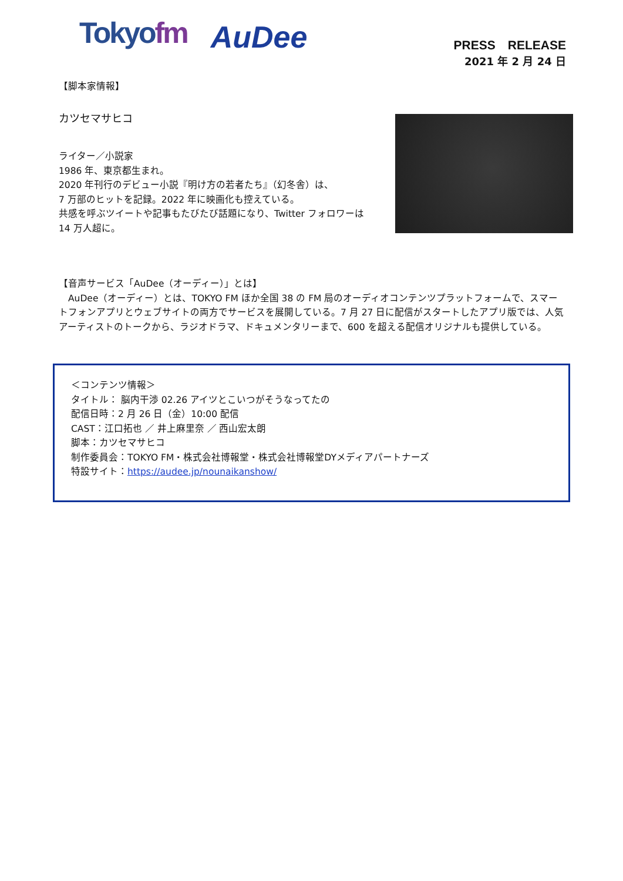Tokyofm
AuDee
PRESS　RELEASE
2021 年 2 月 24 日
【脚本家情報】
カツセマサヒコ
ライター／小説家
1986 年、東京都生まれ。
2020 年刊行のデビュー小説『明け方の若者たち』（幻冬舎）は、
7 万部のヒットを記録。2022 年に映画化も控えている。
共感を呼ぶツイートや記事もたびたび話題になり、Twitter フォロワーは
14 万人超に。
【音声サービス「AuDee（オーディー）」とは】
　AuDee（オーディー）とは、TOKYO FM ほか全国 38 の FM 局のオーディオコンテンツプラットフォームで、スマートフォンアプリとウェブサイトの両方でサービスを展開している。7 月 27 日に配信がスタートしたアプリ版では、人気アーティストのトークから、ラジオドラマ、ドキュメンタリーまで、600 を超える配信オリジナルも提供している。
＜コンテンツ情報＞
タイトル： 脳内干渉 02.26 アイツとこいつがそうなってたの
配信日時：2 月 26 日（金）10:00 配信
CAST：江口拓也 ／ 井上麻里奈 ／ 西山宏太朗
脚本：カツセマサヒコ
制作委員会：TOKYO FM・株式会社博報堂・株式会社博報堂DYメディアパートナーズ
特設サイト：https://audee.jp/nounaikanshow/